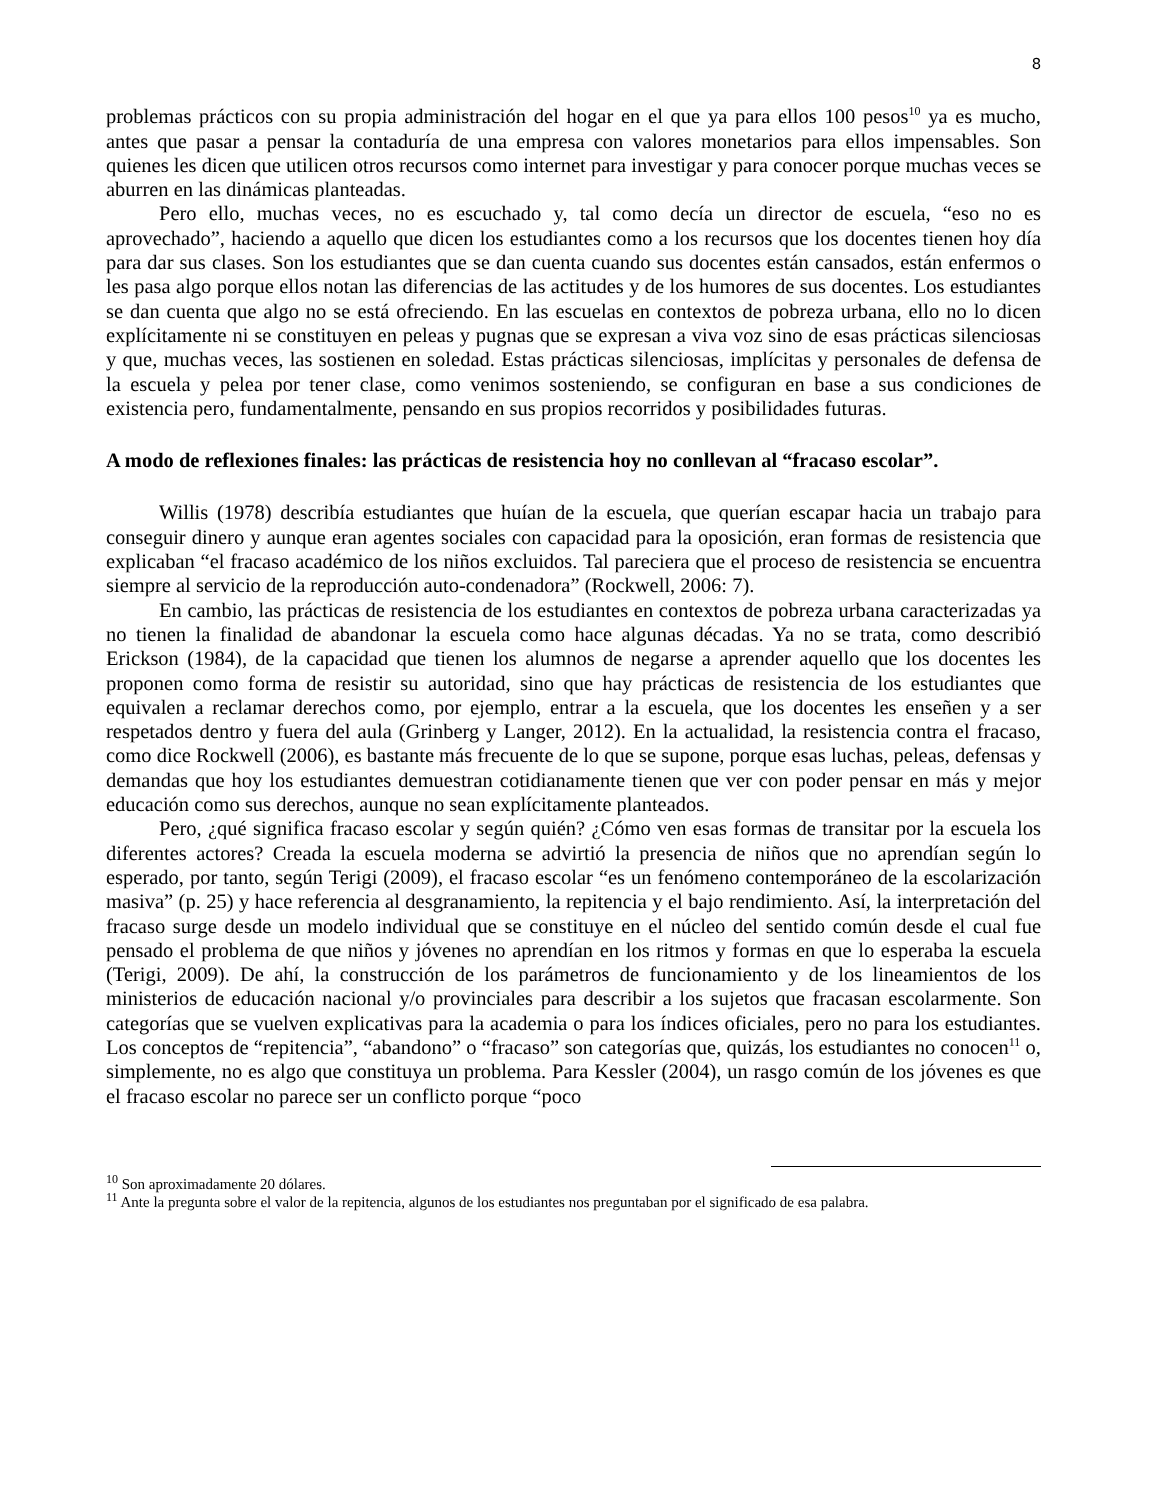8
problemas prácticos con su propia administración del hogar en el que ya para ellos 100 pesos<sup>10</sup> ya es mucho, antes que pasar a pensar la contaduría de una empresa con valores monetarios para ellos impensables. Son quienes les dicen que utilicen otros recursos como internet para investigar y para conocer porque muchas veces se aburren en las dinámicas planteadas.
Pero ello, muchas veces, no es escuchado y, tal como decía un director de escuela, “eso no es aprovechado”, haciendo a aquello que dicen los estudiantes como a los recursos que los docentes tienen hoy día para dar sus clases. Son los estudiantes que se dan cuenta cuando sus docentes están cansados, están enfermos o les pasa algo porque ellos notan las diferencias de las actitudes y de los humores de sus docentes. Los estudiantes se dan cuenta que algo no se está ofreciendo. En las escuelas en contextos de pobreza urbana, ello no lo dicen explícitamente ni se constituyen en peleas y pugnas que se expresan a viva voz sino de esas prácticas silenciosas y que, muchas veces, las sostienen en soledad. Estas prácticas silenciosas, implícitas y personales de defensa de la escuela y pelea por tener clase, como venimos sosteniendo, se configuran en base a sus condiciones de existencia pero, fundamentalmente, pensando en sus propios recorridos y posibilidades futuras.
A modo de reflexiones finales: las prácticas de resistencia hoy no conllevan al “fracaso escolar”.
Willis (1978) describía estudiantes que huían de la escuela, que querían escapar hacia un trabajo para conseguir dinero y aunque eran agentes sociales con capacidad para la oposición, eran formas de resistencia que explicaban “el fracaso académico de los niños excluidos. Tal pareciera que el proceso de resistencia se encuentra siempre al servicio de la reproducción auto-condenadora” (Rockwell, 2006: 7).
En cambio, las prácticas de resistencia de los estudiantes en contextos de pobreza urbana caracterizadas ya no tienen la finalidad de abandonar la escuela como hace algunas décadas. Ya no se trata, como describió Erickson (1984), de la capacidad que tienen los alumnos de negarse a aprender aquello que los docentes les proponen como forma de resistir su autoridad, sino que hay prácticas de resistencia de los estudiantes que equivalen a reclamar derechos como, por ejemplo, entrar a la escuela, que los docentes les enseñen y a ser respetados dentro y fuera del aula (Grinberg y Langer, 2012). En la actualidad, la resistencia contra el fracaso, como dice Rockwell (2006), es bastante más frecuente de lo que se supone, porque esas luchas, peleas, defensas y demandas que hoy los estudiantes demuestran cotidianamente tienen que ver con poder pensar en más y mejor educación como sus derechos, aunque no sean explícitamente planteados.
Pero, ¿qué significa fracaso escolar y según quién? ¿Cómo ven esas formas de transitar por la escuela los diferentes actores? Creada la escuela moderna se advirtió la presencia de niños que no aprendían según lo esperado, por tanto, según Terigi (2009), el fracaso escolar “es un fenómeno contemporáneo de la escolarización masiva” (p. 25) y hace referencia al desgranamiento, la repitencia y el bajo rendimiento. Así, la interpretación del fracaso surge desde un modelo individual que se constituye en el núcleo del sentido común desde el cual fue pensado el problema de que niños y jóvenes no aprendían en los ritmos y formas en que lo esperaba la escuela (Terigi, 2009). De ahí, la construcción de los parámetros de funcionamiento y de los lineamientos de los ministerios de educación nacional y/o provinciales para describir a los sujetos que fracasan escolarmente. Son categorías que se vuelven explicativas para la academia o para los índices oficiales, pero no para los estudiantes. Los conceptos de “repitencia”, “abandono” o “fracaso” son categorías que, quizás, los estudiantes no conocen<sup>11</sup> o, simplemente, no es algo que constituya un problema. Para Kessler (2004), un rasgo común de los jóvenes es que el fracaso escolar no parece ser un conflicto porque “poco
<sup>10</sup> Son aproximadamente 20 dólares.
<sup>11</sup> Ante la pregunta sobre el valor de la repitencia, algunos de los estudiantes nos preguntaban por el significado de esa palabra.